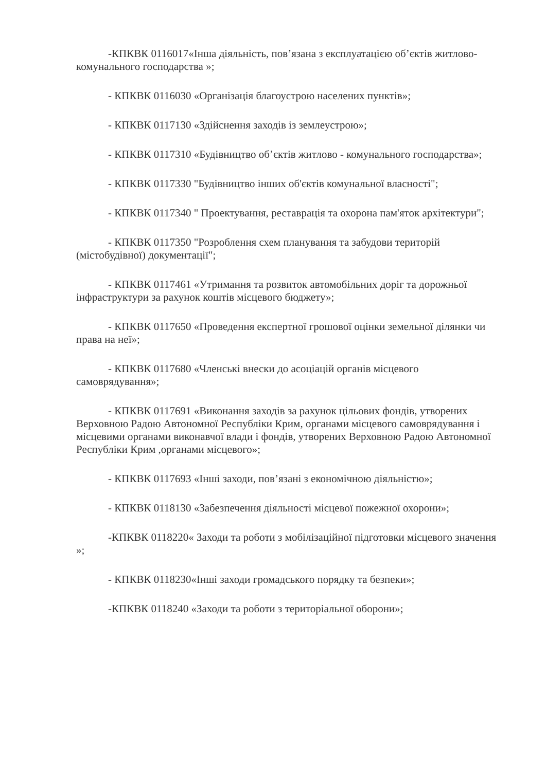-КПКВК 0116017«Інша діяльність, пов’язана з експлуатацією об’єктів житлово-комунального господарства »;
- КПКВК 0116030 «Організація благоустрою населених пунктів»;
- КПКВК 0117130 «Здійснення заходів із землеустрою»;
- КПКВК 0117310 «Будівництво об’єктів житлово - комунального господарства»;
- КПКВК 0117330 "Будівництво інших об'єктів комунальної власності";
- КПКВК 0117340 " Проектування, реставрація та охорона пам'яток архітектури";
- КПКВК 0117350 "Розроблення схем планування та забудови територій (містобудівної) документації";
- КПКВК 0117461 «Утримання та розвиток автомобільних доріг та дорожньої інфраструктури за рахунок коштів місцевого бюджету»;
- КПКВК 0117650 «Проведення експертної грошової оцінки земельної ділянки чи права на неї»;
- КПКВК 0117680 «Членські внески до асоціацій органів місцевого самоврядування»;
- КПКВК 0117691 «Виконання заходів за рахунок цільових фондів, утворених Верховною Радою Автономної Республіки Крим, органами місцевого самоврядування і місцевими органами виконавчої влади і фондів, утворених Верховною Радою Автономної Республіки Крим ,органами місцевого»;
- КПКВК 0117693 «Інші заходи, пов’язані з економічною діяльністю»;
- КПКВК 0118130 «Забезпечення діяльності місцевої пожежної охорони»;
-КПКВК 0118220« Заходи та роботи з мобілізаційної підготовки місцевого значення »;
- КПКВК 0118230«Інші заходи громадського порядку та безпеки»;
-КПКВК 0118240 «Заходи та роботи з територіальної оборони»;